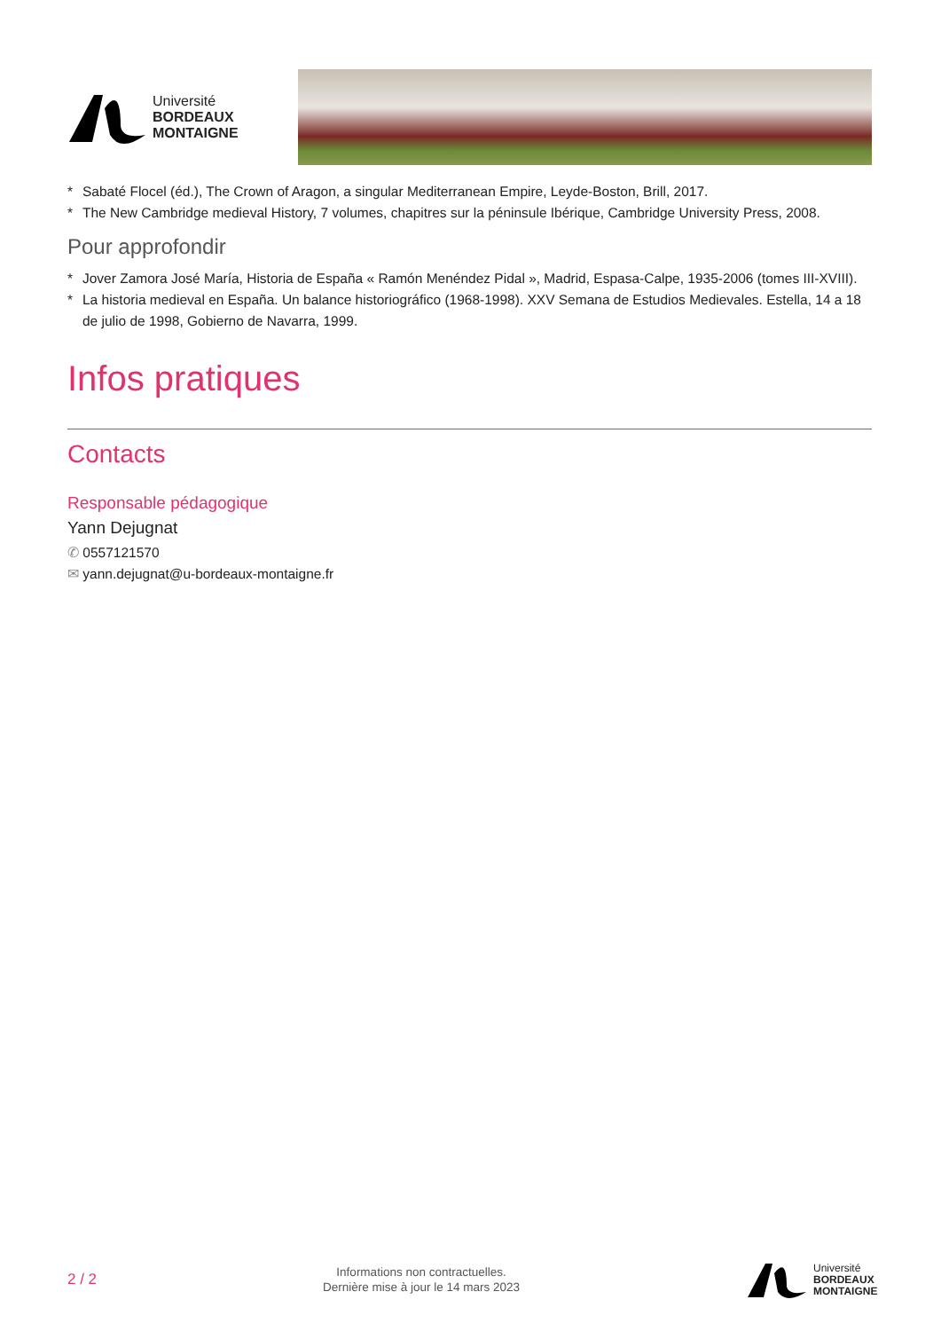Université
BORDEAUX
MONTAIGNE
* Sabaté Flocel (éd.), The Crown of Aragon, a singular Mediterranean Empire, Leyde-Boston, Brill, 2017.
* The New Cambridge medieval History, 7 volumes, chapitres sur la péninsule Ibérique, Cambridge University Press, 2008.
Pour approfondir
* Jover Zamora José María, Historia de España « Ramón Menéndez Pidal », Madrid, Espasa-Calpe, 1935-2006 (tomes III-XVIII).
* La historia medieval en España. Un balance historiográfico (1968-1998). XXV Semana de Estudios Medievales. Estella, 14 a 18 de julio de 1998, Gobierno de Navarra, 1999.
Infos pratiques
Contacts
Responsable pédagogique
Yann Dejugnat
✆ 0557121570
✉ yann.dejugnat@u-bordeaux-montaigne.fr
2 / 2
Informations non contractuelles.
Dernière mise à jour le 14 mars 2023
Université
BORDEAUX
MONTAIGNE